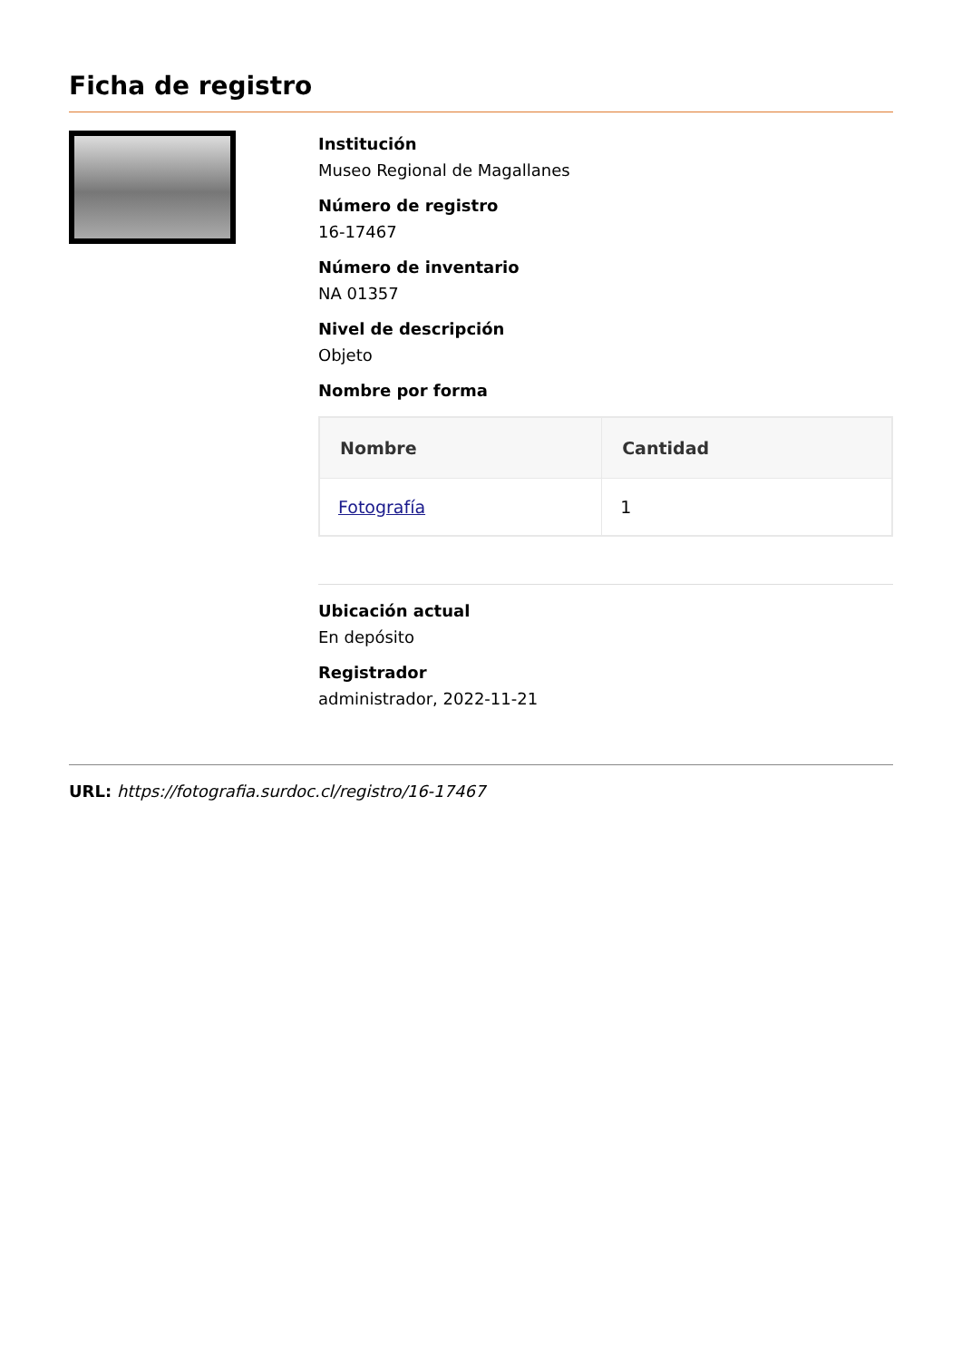Ficha de registro
Institución
Museo Regional de Magallanes
Número de registro
16-17467
Número de inventario
NA 01357
Nivel de descripción
Objeto
Nombre por forma
| Nombre | Cantidad |
| --- | --- |
| Fotografía | 1 |
Ubicación actual
En depósito
Registrador
administrador, 2022-11-21
URL: https://fotografia.surdoc.cl/registro/16-17467